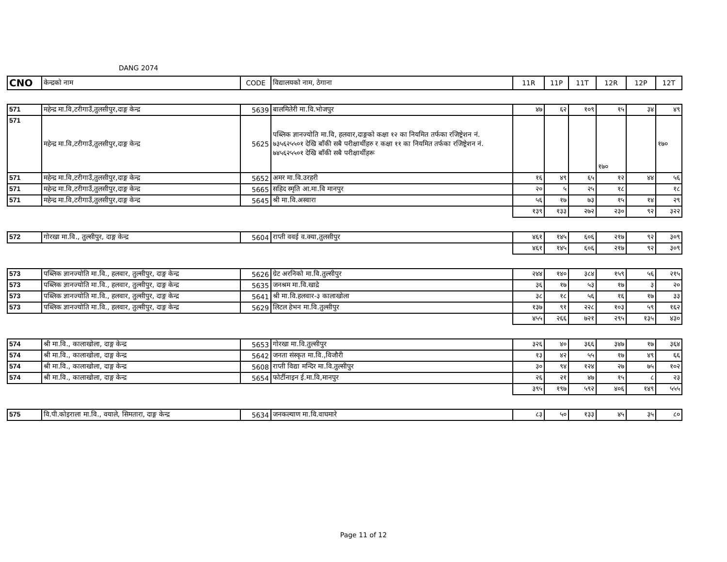DANG 2074
| CNO | केन्द्रको नाम | CODE | विद्यालयको नाम, ठेगाना | 11R | 11P | 11T | 12R | 12P | 12T |
| --- | --- | --- | --- | --- | --- | --- | --- | --- | --- |
| 571 | महेन्द्र मा.वि,टरीगाउँ,तुलसीपुर,दाङ्ग केन्द्र | 5639 | बालमितेरी मा.वि.भोजपुर | ४७ | ६२ | १०९ | १५ | ३४ | ४९ |
| 571 | महेन्द्र मा.वि,टरीगाउँ,तुलसीपुर,दाङ्ग केन्द्र | 5625 | पब्लिक ज्ञानज्योति मा.वि, हलवार,दाङ्गको कक्षा १२ का नियमित तर्फका रजिष्ट्रेशन नं. ७३५६२५५०१ देखि बाँकी सबै परीक्षार्थीहरु र कक्षा ११ का नियमित तर्फका रजिष्ट्रेशन नं. ७४५६२५५०१ देखि बाँकी सबै परीक्षार्थीहरू | | | | १७० | | १७० |
| 571 | महेन्द्र मा.वि,टरीगाउँ,तुलसीपुर,दाङ्ग केन्द्र | 5652 | अमर मा.वि.उरहरी | १६ | ४९ | ६५ | १२ | ४४ | ५६ |
| 571 | महेन्द्र मा.वि,टरीगाउँ,तुलसीपुर,दाङ्ग केन्द्र | 5665 | सहिद स्मृति आ.मा.वि मानपुर | २० | ५ | २५ | १८ | | १८ |
| 571 | महेन्द्र मा.वि,टरीगाउँ,तुलसीपुर,दाङ्ग केन्द्र | 5645 | श्री मा.वि.अस्वारा | ५६ | १७ | ७३ | १५ | १४ | २९ |
| | | | | १३९ | १३३ | २७२ | २३० | ९२ | ३२२ |
| 572 | गोरखा मा.वि., तुल्सीपुर, दाङ्ग केन्द्र | 5604 | राप्ती ववई व.क्या,तुलसीपुर | ४६१ | १४५ | ६०६ | २१७ | ९२ | ३०९ |
| | | | | ४६१ | १४५ | ६०६ | २१७ | ९२ | ३०९ |
| 573 | पब्लिक ज्ञानज्योति मा.वि., हलवार, तुल्सीपुर, दाङ्ग केन्द्र | 5626 | ग्रेट अरनिको मा.वि.तुल्सीपुर | २४४ | १४० | ३८४ | १५९ | ५६ | २१५ |
| 573 | पब्लिक ज्ञानज्योति मा.वि., हलवार, तुल्सीपुर, दाङ्ग केन्द्र | 5635 | जनश्रम मा.वि.खाद्रे | ३६ | १७ | ५३ | १७ | ३ | २० |
| 573 | पब्लिक ज्ञानज्योति मा.वि., हलवार, तुल्सीपुर, दाङ्ग केन्द्र | 5641 | श्री मा.वि.हलवार-३ कालाखोला | ३८ | १८ | ५६ | १६ | १७ | ३३ |
| 573 | पब्लिक ज्ञानज्योति मा.वि., हलवार, तुल्सीपुर, दाङ्ग केन्द्र | 5629 | लिटल हेभन मा.वि.तुल्सीपुर | १३७ | ९१ | २२८ | १०३ | ५९ | १६२ |
| | | | | ४५५ | २६६ | ७२१ | २९५ | १३५ | ४३० |
| 574 | श्री मा.वि., कालाखोला, दाङ्ग केन्द्र | 5653 | गोरखा मा.वि.तुल्सीपुर | ३२६ | ४० | ३६६ | ३४७ | १७ | ३६४ |
| 574 | श्री मा.वि., कालाखोला, दाङ्ग केन्द्र | 5642 | जनता संस्कृत मा.वि.,विजौरी | १३ | ४२ | ५५ | १७ | ४९ | ६६ |
| 574 | श्री मा.वि., कालाखोला, दाङ्ग केन्द्र | 5608 | राप्ती विद्या मन्दिर मा.वि.तुल्सीपुर | ३० | ९४ | १२४ | २७ | ७५ | १०२ |
| 574 | श्री मा.वि., कालाखोला, दाङ्ग केन्द्र | 5654 | फोर्टीनाइन ई.मा.वि,मानपुर | २६ | २१ | ४७ | १५ | ८ | २३ |
| | | | | ३९५ | १९७ | ५९२ | ४०६ | १४९ | ५५५ |
| 575 | वि.पी.कोइराला मा.वि., वयाले, सिमतारा, दाङ्ग केन्द्र | 5634 | जनकल्याण मा.वि.वाघमारे | ८३ | ५० | १३३ | ४५ | ३५ | ८० |
Page 11 of 12